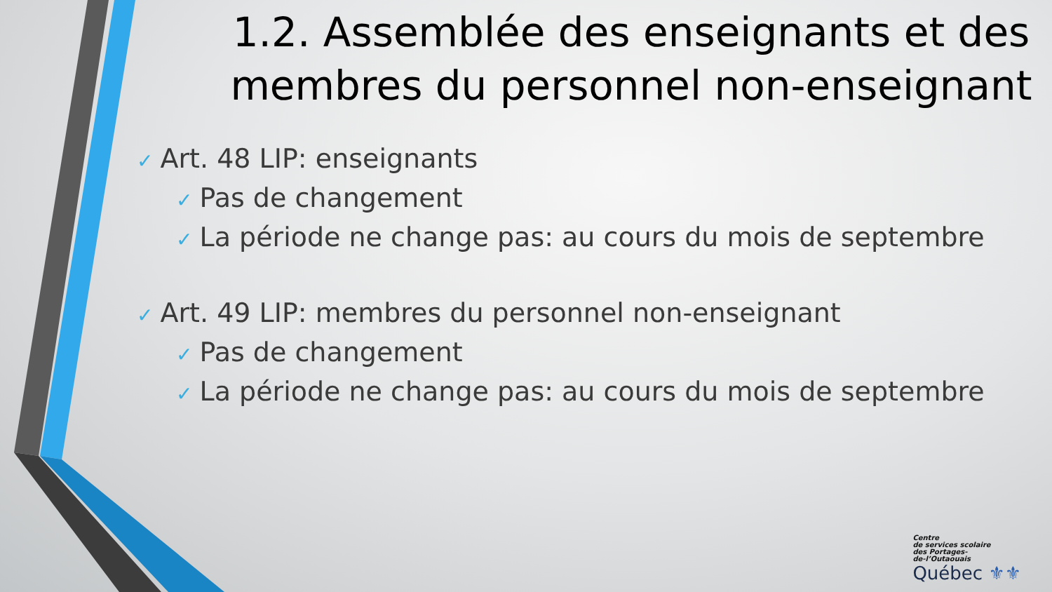1.2. Assemblée des enseignants et des membres du personnel non-enseignant
✓ Art. 48 LIP: enseignants
✓ Pas de changement
✓ La période ne change pas: au cours du mois de septembre
✓ Art. 49 LIP: membres du personnel non-enseignant
✓ Pas de changement
✓ La période ne change pas: au cours du mois de septembre
Centre
de services scolaire
des Portages-
de-l’Outaouais
Québec ⚜⚜